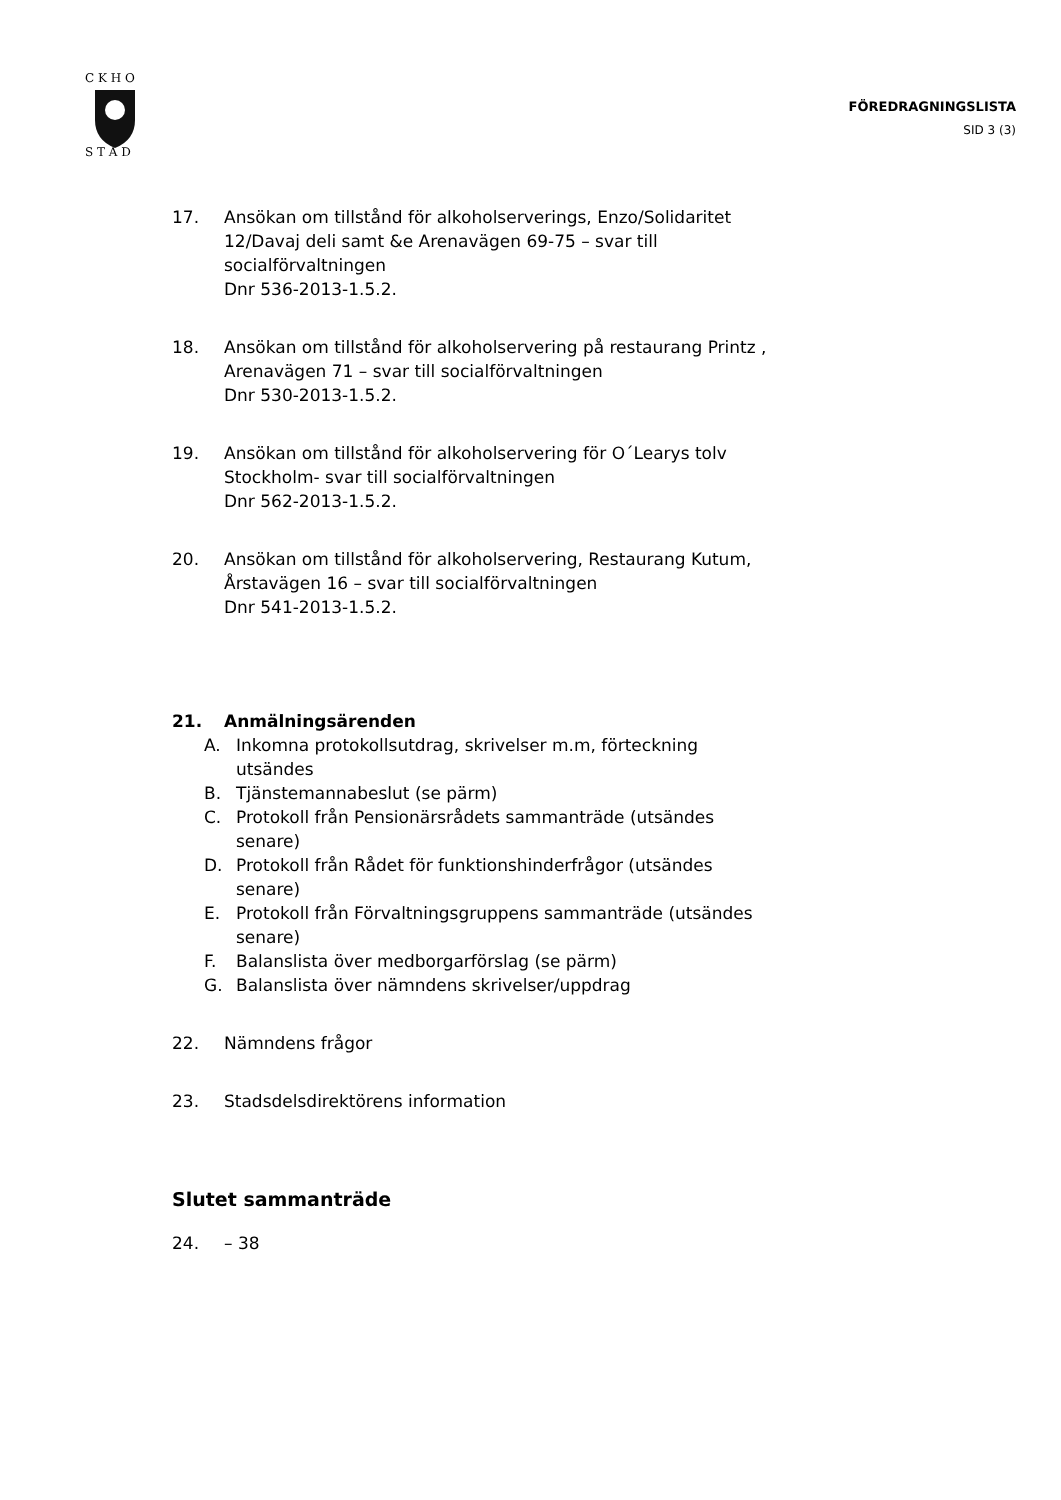C K H O
S T A D
FÖREDRAGNINGSLISTA
SID 3 (3)
17. Ansökan om tillstånd för alkoholserverings, Enzo/Solidaritet 12/Davaj deli samt &e Arenavägen 69-75 – svar till socialförvaltningen
Dnr 536-2013-1.5.2.
18. Ansökan om tillstånd för alkoholservering på restaurang Printz , Arenavägen 71 – svar till socialförvaltningen
Dnr 530-2013-1.5.2.
19. Ansökan om tillstånd för alkoholservering för O´Learys tolv Stockholm- svar till socialförvaltningen
Dnr 562-2013-1.5.2.
20. Ansökan om tillstånd för alkoholservering, Restaurang Kutum, Årstavägen 16 – svar till socialförvaltningen
Dnr 541-2013-1.5.2.
21. Anmälningsärenden
A. Inkomna protokollsutdrag, skrivelser m.m, förteckning utsändes
B. Tjänstemannabeslut (se pärm)
C. Protokoll från Pensionärsrådets sammanträde (utsändes senare)
D. Protokoll från Rådet för funktionshinderfrågor (utsändes senare)
E. Protokoll från Förvaltningsgruppens sammanträde (utsändes senare)
F. Balanslista över medborgarförslag (se pärm)
G. Balanslista över nämndens skrivelser/uppdrag
22. Nämndens frågor
23. Stadsdelsdirektörens information
Slutet sammanträde
24. – 38